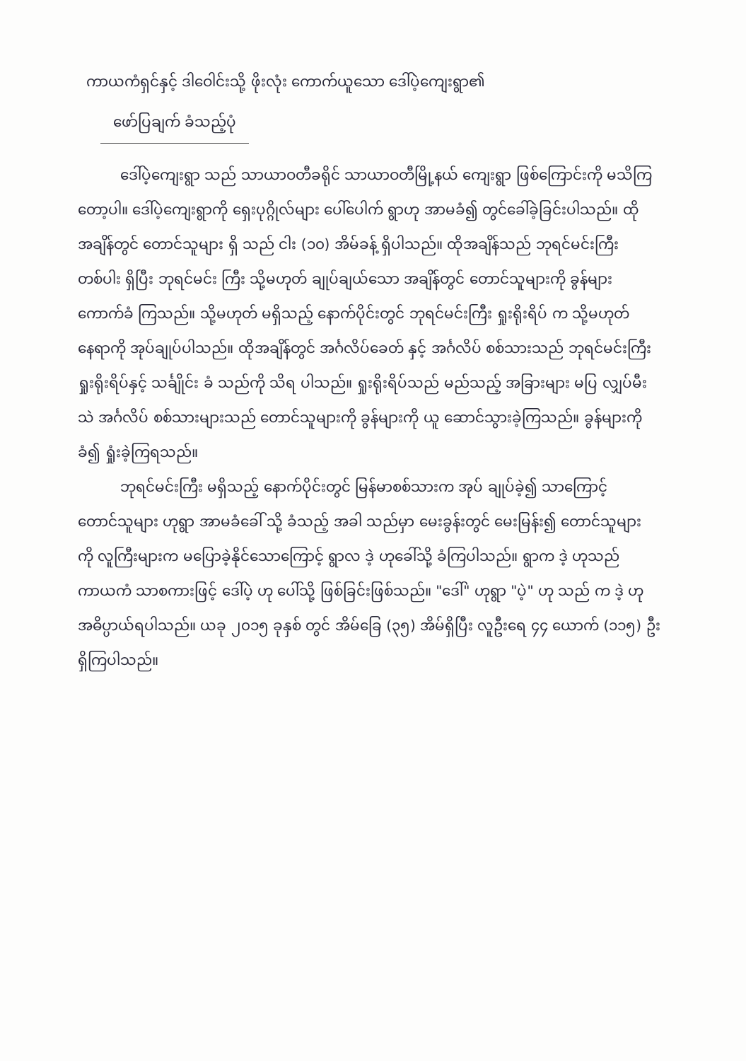ကာယကံရှင်နှင့် ဒါဝေါင်းသို့ ဖိုးလုံး ကောက်ယူသော ဒေါ်ပဲ့ကျေးရွာ၏
ဖော်ပြချက် ခံသည့်ပုံ
ဒေါ်ပဲ့ကျေးရွာ သည် သာယာဝတီခရိုင် သာယာဝတီမြို့နယ် ကျေးရွာ ဖြစ်ကြောင်းကို မသိကြတော့ပါ။ ဒေါ်ပဲ့ကျေးရွာကို ရှေးပုဂ္ဂိုလ်များ ပေါ်ပေါက် ရွာဟု အာမခံ၍ တွင်ခေါ်ခဲ့ခြင်းပါသည်။ ထိုအချိန်တွင် တောင်သူများ ရှိ သည် ငါး (၁၀) အိမ်ခန့် ရှိပါသည်။ ထိုအချိန်သည် ဘုရင်မင်းကြီး တစ်ပါး ရှိပြီး ဘုရင်မင်း ကြီး သို့မဟုတ် ချုပ်ချယ်သော အချိန်တွင် တောင်သူများကို ခွန်များ ကောက်ခံ ကြသည်။ သို့မဟုတ် မရှိသည့် နောက်ပိုင်းတွင် ဘုရင်မင်းကြီး ရှုးရိုးရိပ် က သို့မဟုတ် နေရာကို အုပ်ချုပ်ပါသည်။ ထိုအချိန်တွင် အင်္ဂလိပ်ခေတ် နှင့် အင်္ဂလိပ် စစ်သားသည် ဘုရင်မင်းကြီး ရှုးရိုးရိပ်နှင့် သင်္ချိုင်း ခံ သည်ကို သိရ ပါသည်။ ရှုးရိုးရိပ်သည် မည်သည့် အခြားများ မပြ လျှပ်မီးသဲ အင်္ဂလိပ် စစ်သားများသည် တောင်သူများကို ခွန်များကို ယူ ဆောင်သွားခဲ့ကြသည်။ ခွန်များကို ခံ၍ ရှုံးခဲ့ကြရသည်။
ဘုရင်မင်းကြီး မရှိသည့် နောက်ပိုင်းတွင် မြန်မာစစ်သားက အုပ် ချုပ်ခဲ့၍ သာကြောင့် တောင်သူများ ဟုရွာ အာမခံခေါ် သို့ ခံသည့် အခါ သည်မှာ မေးခွန်းတွင် မေးမြန်း၍ တောင်သူများ ကို လူကြီးများက မပြောခဲ့နိုင်သောကြောင့် ရွာလ ဒဲ့ ဟုခေါ်သို့ ခံကြပါသည်။ ရွာက ဒဲ့ ဟုသည် ကာယကံ သာစကားဖြင့် ဒေါ်ပဲ့ ဟု ပေါ်သို့ ဖြစ်ခြင်းဖြစ်သည်။ "ဒေါ်" ဟုရွာ "ပဲ့" ဟု သည် က ဒဲ့ ဟု အဓိပ္ပာယ်ရပါသည်။ ယခု ၂၀၁၅ ခုနှစ် တွင် အိမ်ခြေ (၃၅) အိမ်ရှိပြီး လူဦးရေ ၄၄ ယောက် (၁၁၅) ဦး ရှိကြပါသည်။